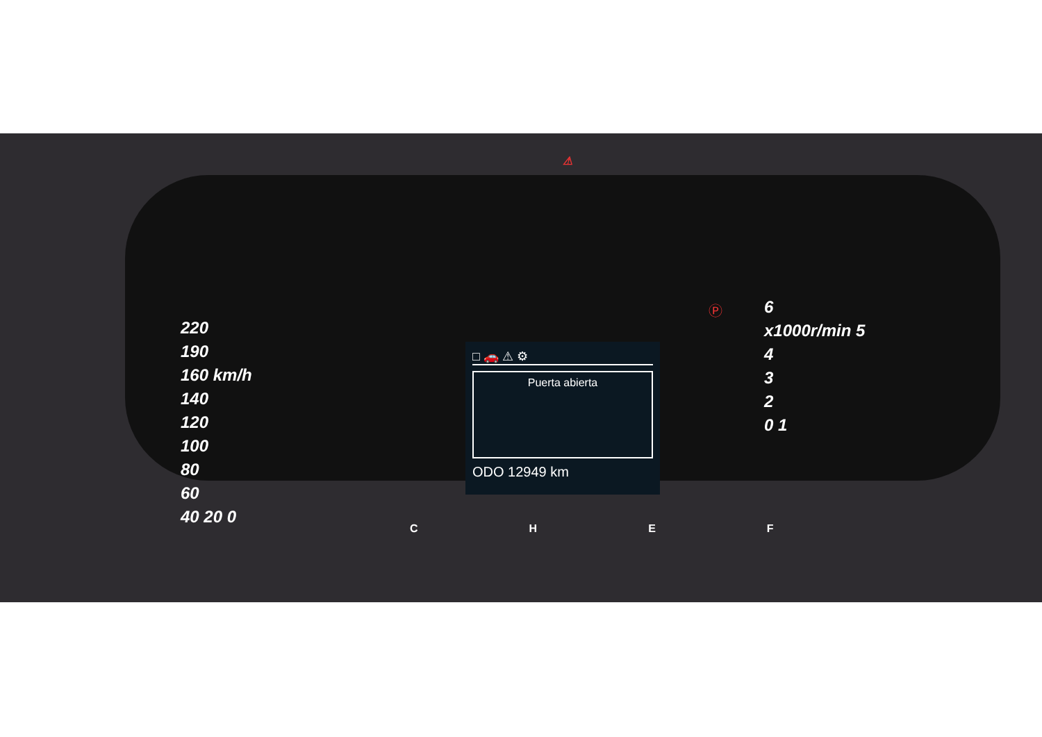220
190
160 km/h
140
120
100
80
60
40 20 0
⚠
□ 🚗 ⚠ ⚙
Puerta abierta
ODO 12949 km
Ⓟ
6
x1000r/min 5
4
3
2
0 1
CHEF